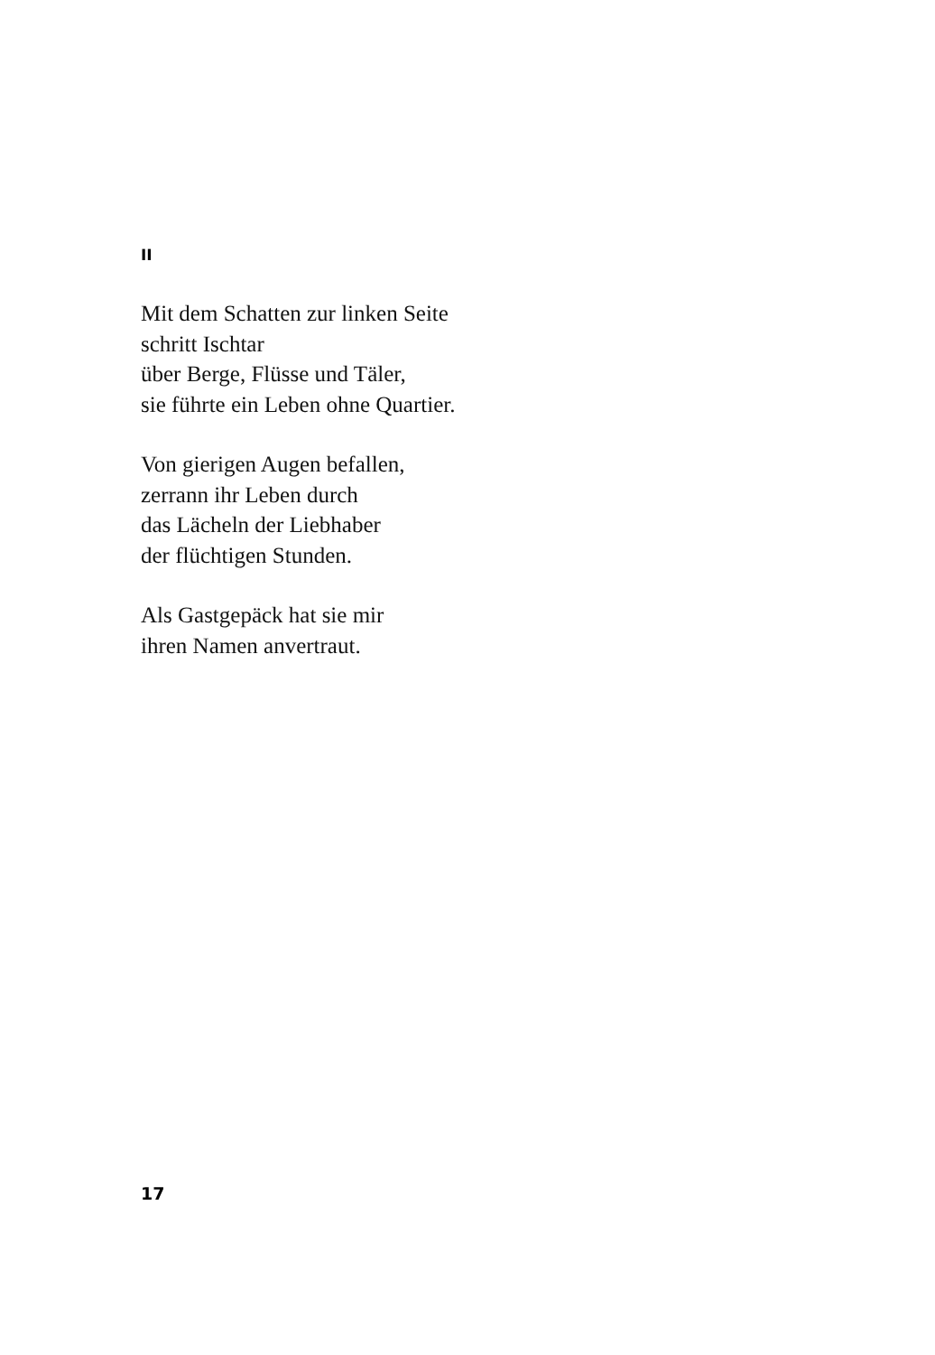II
Mit dem Schatten zur linken Seite
schritt Ischtar
über Berge, Flüsse und Täler,
sie führte ein Leben ohne Quartier.
Von gierigen Augen befallen,
zerrann ihr Leben durch
das Lächeln der Liebhaber
der flüchtigen Stunden.
Als Gastgepäck hat sie mir
ihren Namen anvertraut.
17